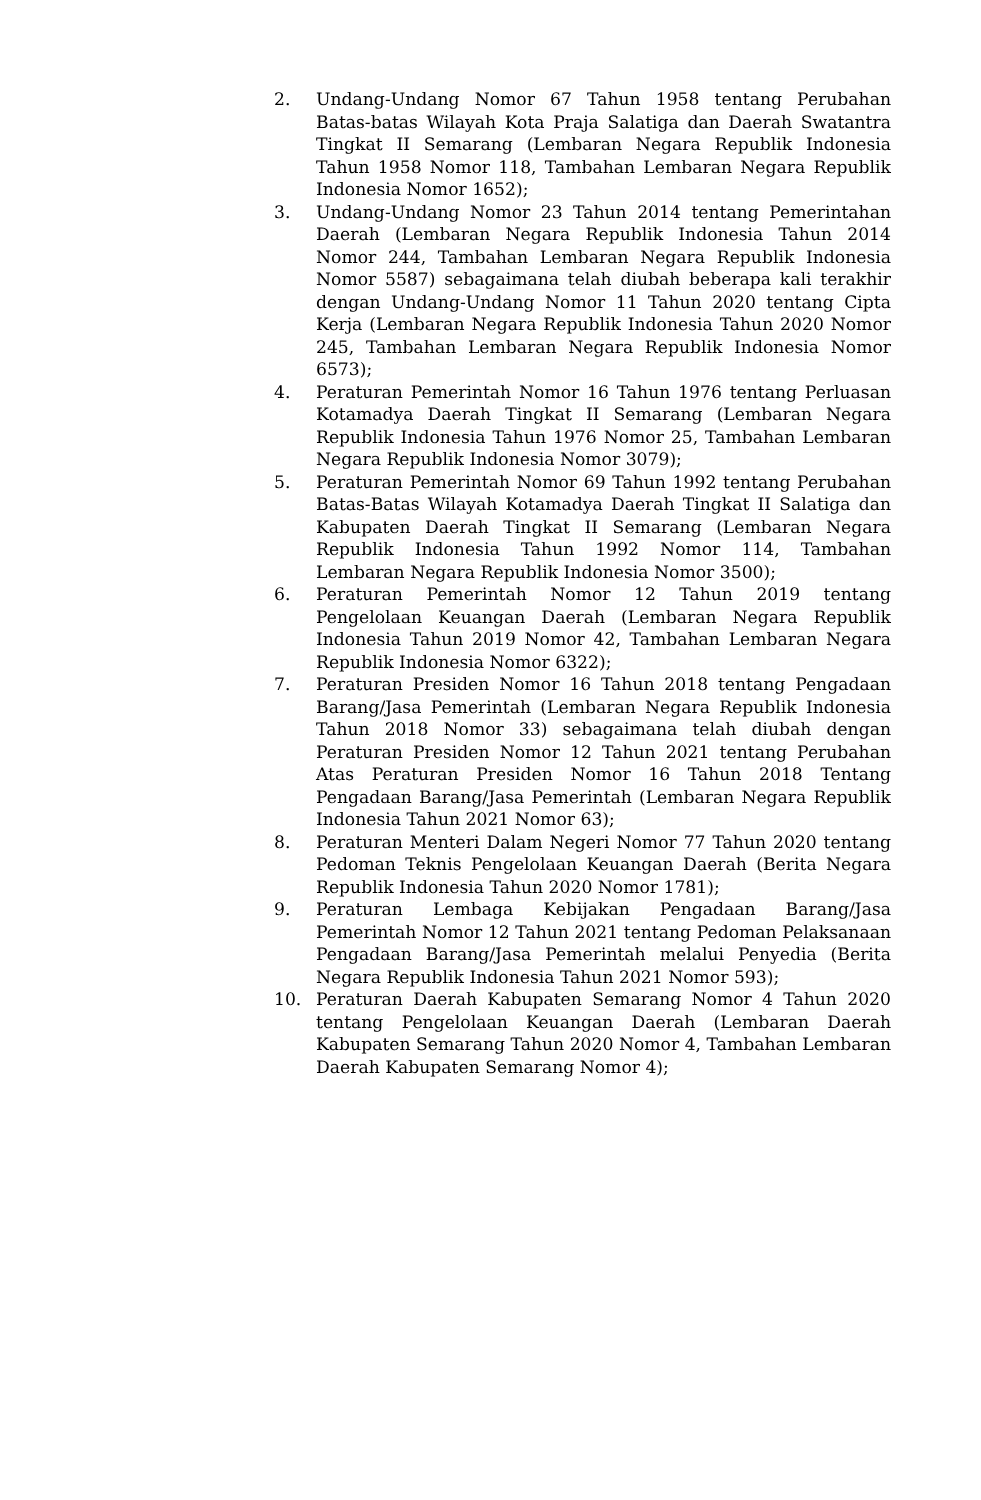2. Undang-Undang Nomor 67 Tahun 1958 tentang Perubahan Batas-batas Wilayah Kota Praja Salatiga dan Daerah Swatantra Tingkat II Semarang (Lembaran Negara Republik Indonesia Tahun 1958 Nomor 118, Tambahan Lembaran Negara Republik Indonesia Nomor 1652);
3. Undang-Undang Nomor 23 Tahun 2014 tentang Pemerintahan Daerah (Lembaran Negara Republik Indonesia Tahun 2014 Nomor 244, Tambahan Lembaran Negara Republik Indonesia Nomor 5587) sebagaimana telah diubah beberapa kali terakhir dengan Undang-Undang Nomor 11 Tahun 2020 tentang Cipta Kerja (Lembaran Negara Republik Indonesia Tahun 2020 Nomor 245, Tambahan Lembaran Negara Republik Indonesia Nomor 6573);
4. Peraturan Pemerintah Nomor 16 Tahun 1976 tentang Perluasan Kotamadya Daerah Tingkat II Semarang (Lembaran Negara Republik Indonesia Tahun 1976 Nomor 25, Tambahan Lembaran Negara Republik Indonesia Nomor 3079);
5. Peraturan Pemerintah Nomor 69 Tahun 1992 tentang Perubahan Batas-Batas Wilayah Kotamadya Daerah Tingkat II Salatiga dan Kabupaten Daerah Tingkat II Semarang (Lembaran Negara Republik Indonesia Tahun 1992 Nomor 114, Tambahan Lembaran Negara Republik Indonesia Nomor 3500);
6. Peraturan Pemerintah Nomor 12 Tahun 2019 tentang Pengelolaan Keuangan Daerah (Lembaran Negara Republik Indonesia Tahun 2019 Nomor 42, Tambahan Lembaran Negara Republik Indonesia Nomor 6322);
7. Peraturan Presiden Nomor 16 Tahun 2018 tentang Pengadaan Barang/Jasa Pemerintah (Lembaran Negara Republik Indonesia Tahun 2018 Nomor 33) sebagaimana telah diubah dengan Peraturan Presiden Nomor 12 Tahun 2021 tentang Perubahan Atas Peraturan Presiden Nomor 16 Tahun 2018 Tentang Pengadaan Barang/Jasa Pemerintah (Lembaran Negara Republik Indonesia Tahun 2021 Nomor 63);
8. Peraturan Menteri Dalam Negeri Nomor 77 Tahun 2020 tentang Pedoman Teknis Pengelolaan Keuangan Daerah (Berita Negara Republik Indonesia Tahun 2020 Nomor 1781);
9. Peraturan Lembaga Kebijakan Pengadaan Barang/Jasa Pemerintah Nomor 12 Tahun 2021 tentang Pedoman Pelaksanaan Pengadaan Barang/Jasa Pemerintah melalui Penyedia (Berita Negara Republik Indonesia Tahun 2021 Nomor 593);
10. Peraturan Daerah Kabupaten Semarang Nomor 4 Tahun 2020 tentang Pengelolaan Keuangan Daerah (Lembaran Daerah Kabupaten Semarang Tahun 2020 Nomor 4, Tambahan Lembaran Daerah Kabupaten Semarang Nomor 4);